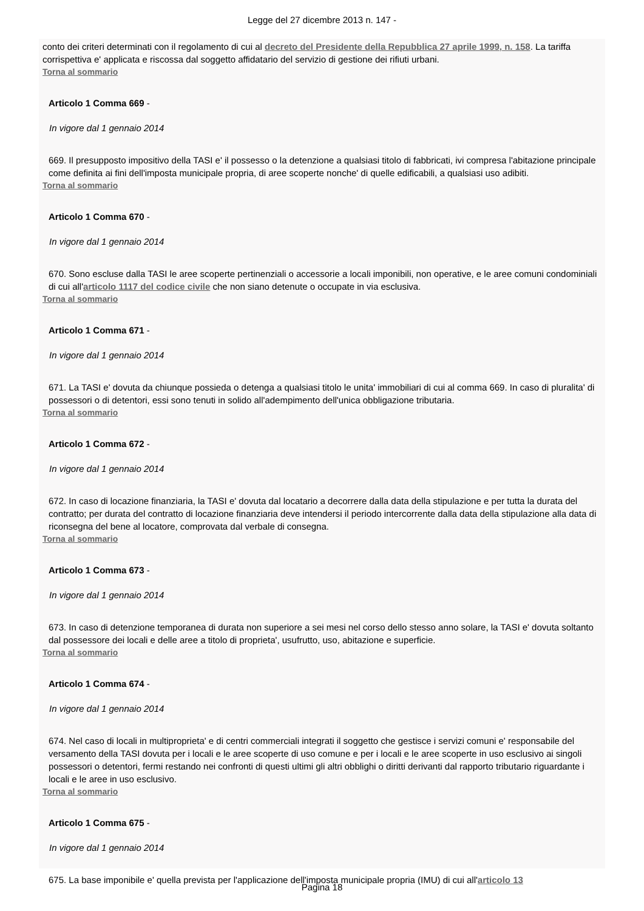Legge del 27 dicembre 2013 n. 147 -
conto dei criteri determinati con il regolamento di cui al decreto del Presidente della Repubblica 27 aprile 1999, n. 158. La tariffa corrispettiva e' applicata e riscossa dal soggetto affidatario del servizio di gestione dei rifiuti urbani.
Torna al sommario
Articolo 1 Comma 669 -
In vigore dal 1 gennaio 2014
669. Il presupposto impositivo della TASI e' il possesso o la detenzione a qualsiasi titolo di fabbricati, ivi compresa l'abitazione principale come definita ai fini dell'imposta municipale propria, di aree scoperte nonche' di quelle edificabili, a qualsiasi uso adibiti.
Torna al sommario
Articolo 1 Comma 670 -
In vigore dal 1 gennaio 2014
670. Sono escluse dalla TASI le aree scoperte pertinenziali o accessorie a locali imponibili, non operative, e le aree comuni condominiali di cui all'articolo 1117 del codice civile che non siano detenute o occupate in via esclusiva.
Torna al sommario
Articolo 1 Comma 671 -
In vigore dal 1 gennaio 2014
671. La TASI e' dovuta da chiunque possieda o detenga a qualsiasi titolo le unita' immobiliari di cui al comma 669. In caso di pluralita' di possessori o di detentori, essi sono tenuti in solido all'adempimento dell'unica obbligazione tributaria.
Torna al sommario
Articolo 1 Comma 672 -
In vigore dal 1 gennaio 2014
672. In caso di locazione finanziaria, la TASI e' dovuta dal locatario a decorrere dalla data della stipulazione e per tutta la durata del contratto; per durata del contratto di locazione finanziaria deve intendersi il periodo intercorrente dalla data della stipulazione alla data di riconsegna del bene al locatore, comprovata dal verbale di consegna.
Torna al sommario
Articolo 1 Comma 673 -
In vigore dal 1 gennaio 2014
673. In caso di detenzione temporanea di durata non superiore a sei mesi nel corso dello stesso anno solare, la TASI e' dovuta soltanto dal possessore dei locali e delle aree a titolo di proprieta', usufrutto, uso, abitazione e superficie.
Torna al sommario
Articolo 1 Comma 674 -
In vigore dal 1 gennaio 2014
674. Nel caso di locali in multiproprieta' e di centri commerciali integrati il soggetto che gestisce i servizi comuni e' responsabile del versamento della TASI dovuta per i locali e le aree scoperte di uso comune e per i locali e le aree scoperte in uso esclusivo ai singoli possessori o detentori, fermi restando nei confronti di questi ultimi gli altri obblighi o diritti derivanti dal rapporto tributario riguardante i locali e le aree in uso esclusivo.
Torna al sommario
Articolo 1 Comma 675 -
In vigore dal 1 gennaio 2014
675. La base imponibile e' quella prevista per l'applicazione dell'imposta municipale propria (IMU) di cui all'articolo 13
Pagina 18